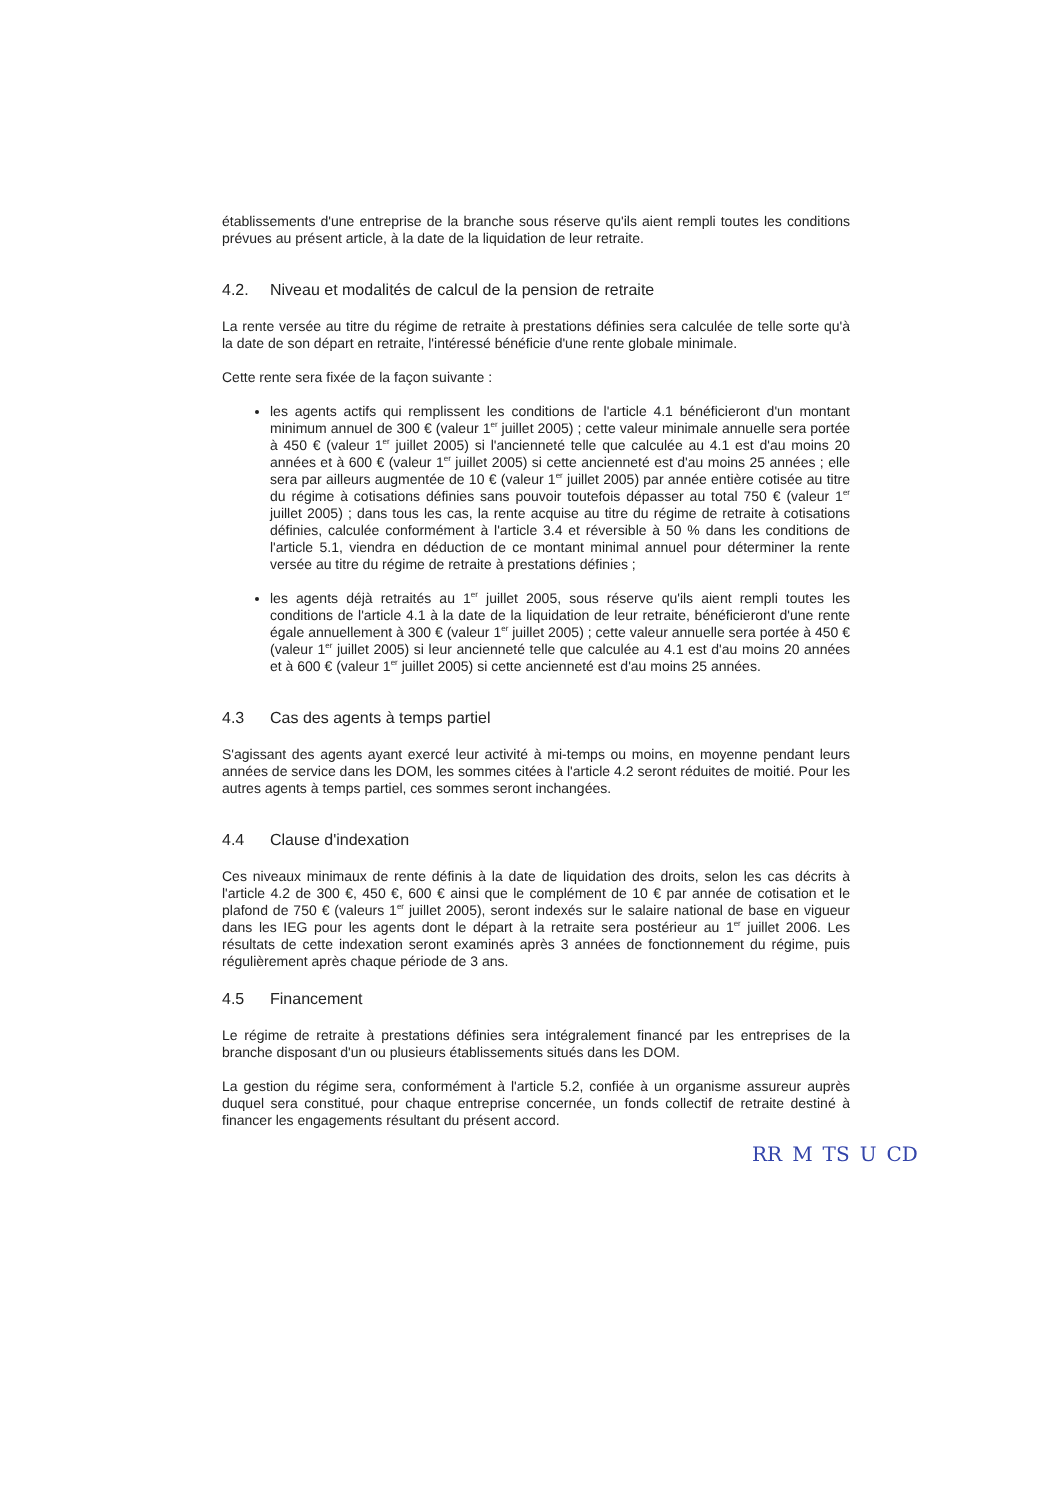établissements d'une entreprise de la branche sous réserve qu'ils aient rempli toutes les conditions prévues au présent article, à la date de la liquidation de leur retraite.
4.2. Niveau et modalités de calcul de la pension de retraite
La rente versée au titre du régime de retraite à prestations définies sera calculée de telle sorte qu'à la date de son départ en retraite, l'intéressé bénéficie d'une rente globale minimale.
Cette rente sera fixée de la façon suivante :
les agents actifs qui remplissent les conditions de l'article 4.1 bénéficieront d'un montant minimum annuel de 300 € (valeur 1<sup>er</sup> juillet 2005) ; cette valeur minimale annuelle sera portée à 450 € (valeur 1<sup>er</sup> juillet 2005) si l'ancienneté telle que calculée au 4.1 est d'au moins 20 années et à 600 € (valeur 1<sup>er</sup> juillet 2005) si cette ancienneté est d'au moins 25 années ; elle sera par ailleurs augmentée de 10 € (valeur 1<sup>er</sup> juillet 2005) par année entière cotisée au titre du régime à cotisations définies sans pouvoir toutefois dépasser au total 750 € (valeur 1<sup>er</sup> juillet 2005) ; dans tous les cas, la rente acquise au titre du régime de retraite à cotisations définies, calculée conformément à l'article 3.4 et réversible à 50 % dans les conditions de l'article 5.1, viendra en déduction de ce montant minimal annuel pour déterminer la rente versée au titre du régime de retraite à prestations définies ;
les agents déjà retraités au 1<sup>er</sup> juillet 2005, sous réserve qu'ils aient rempli toutes les conditions de l'article 4.1 à la date de la liquidation de leur retraite, bénéficieront d'une rente égale annuellement à 300 € (valeur 1<sup>er</sup> juillet 2005) ; cette valeur annuelle sera portée à 450 € (valeur 1<sup>er</sup> juillet 2005) si leur ancienneté telle que calculée au 4.1 est d'au moins 20 années et à 600 € (valeur 1<sup>er</sup> juillet 2005) si cette ancienneté est d'au moins 25 années.
4.3 Cas des agents à temps partiel
S'agissant des agents ayant exercé leur activité à mi-temps ou moins, en moyenne pendant leurs années de service dans les DOM, les sommes citées à l'article 4.2 seront réduites de moitié. Pour les autres agents à temps partiel, ces sommes seront inchangées.
4.4 Clause d'indexation
Ces niveaux minimaux de rente définis à la date de liquidation des droits, selon les cas décrits à l'article 4.2 de 300 €, 450 €, 600 € ainsi que le complément de 10 € par année de cotisation et le plafond de 750 € (valeurs 1<sup>er</sup> juillet 2005), seront indexés sur le salaire national de base en vigueur dans les IEG pour les agents dont le départ à la retraite sera postérieur au 1<sup>er</sup> juillet 2006. Les résultats de cette indexation seront examinés après 3 années de fonctionnement du régime, puis régulièrement après chaque période de 3 ans.
4.5 Financement
Le régime de retraite à prestations définies sera intégralement financé par les entreprises de la branche disposant d'un ou plusieurs établissements situés dans les DOM.
La gestion du régime sera, conformément à l'article 5.2, confiée à un organisme assureur auprès duquel sera constitué, pour chaque entreprise concernée, un fonds collectif de retraite destiné à financer les engagements résultant du présent accord.
RR M TS U CD